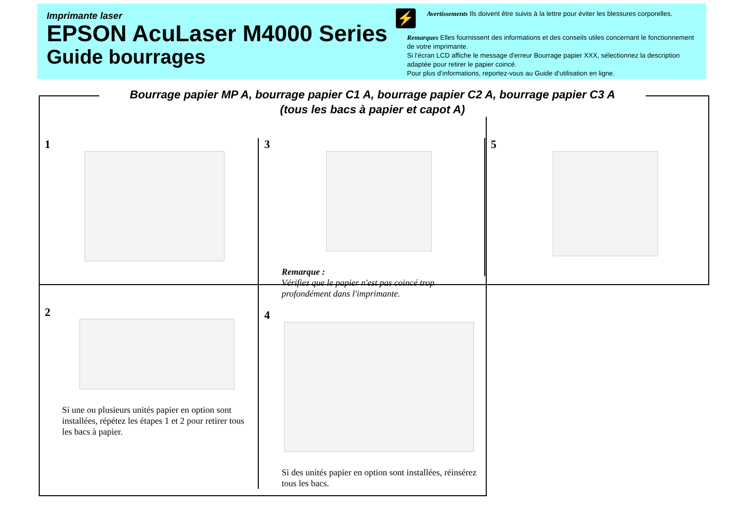Imprimante laser
EPSON AcuLaser M4000 Series
Guide bourrages
⚡
Avertissements Ils doivent être suivis à la lettre pour éviter les blessures corporelles.
Remarques Elles fournissent des informations et des conseils utiles concernant le fonctionnement de votre imprimante.
Si l'écran LCD affiche le message d'erreur Bourrage papier XXX, sélectionnez la description adaptée pour retirer le papier coincé.
Pour plus d'informations, reportez-vous au Guide d'utilisation en ligne.
Bourrage papier MP A, bourrage papier C1 A, bourrage papier C2 A, bourrage papier C3 A
(tous les bacs à papier et capot A)
1
2
Si une ou plusieurs unités papier en option sont installées, répétez les étapes 1 et 2 pour retirer tous les bacs à papier.
3
Remarque :
Vérifiez que le papier n'est pas coincé trop profondément dans l'imprimante.
4
Si des unités papier en option sont installées, réinsérez tous les bacs.
5